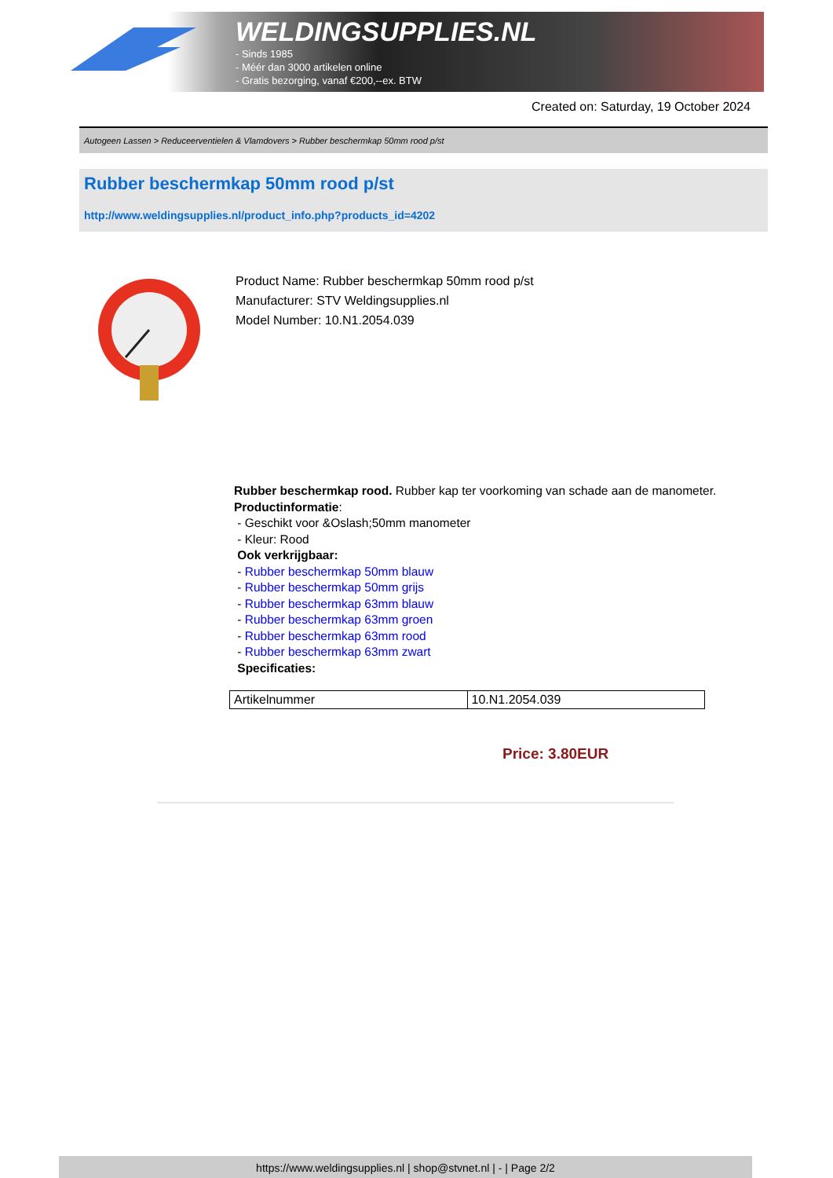WELDINGSUPPLIES.NL
- Sinds 1985
- Méér dan 3000 artikelen online
- Gratis bezorging, vanaf €200,--ex. BTW
Created on: Saturday, 19 October 2024
Autogeen Lassen > Reduceerventielen & Vlamdovers > Rubber beschermkap 50mm rood p/st
Rubber beschermkap 50mm rood p/st
http://www.weldingsupplies.nl/product_info.php?products_id=4202
Product Name: Rubber beschermkap 50mm rood p/st
Manufacturer: STV Weldingsupplies.nl
Model Number: 10.N1.2054.039
Rubber beschermkap rood. Rubber kap ter voorkoming van schade aan de manometer.
Productinformatie:
- Geschikt voor &Oslash;50mm manometer
- Kleur: Rood
Ook verkrijgbaar:
- Rubber beschermkap 50mm blauw
- Rubber beschermkap 50mm grijs
- Rubber beschermkap 63mm blauw
- Rubber beschermkap 63mm groen
- Rubber beschermkap 63mm rood
- Rubber beschermkap 63mm zwart
Specificaties:
| Artikelnummer | 10.N1.2054.039 |
Price: 3.80EUR
https://www.weldingsupplies.nl | shop@stvnet.nl | - | Page 2/2